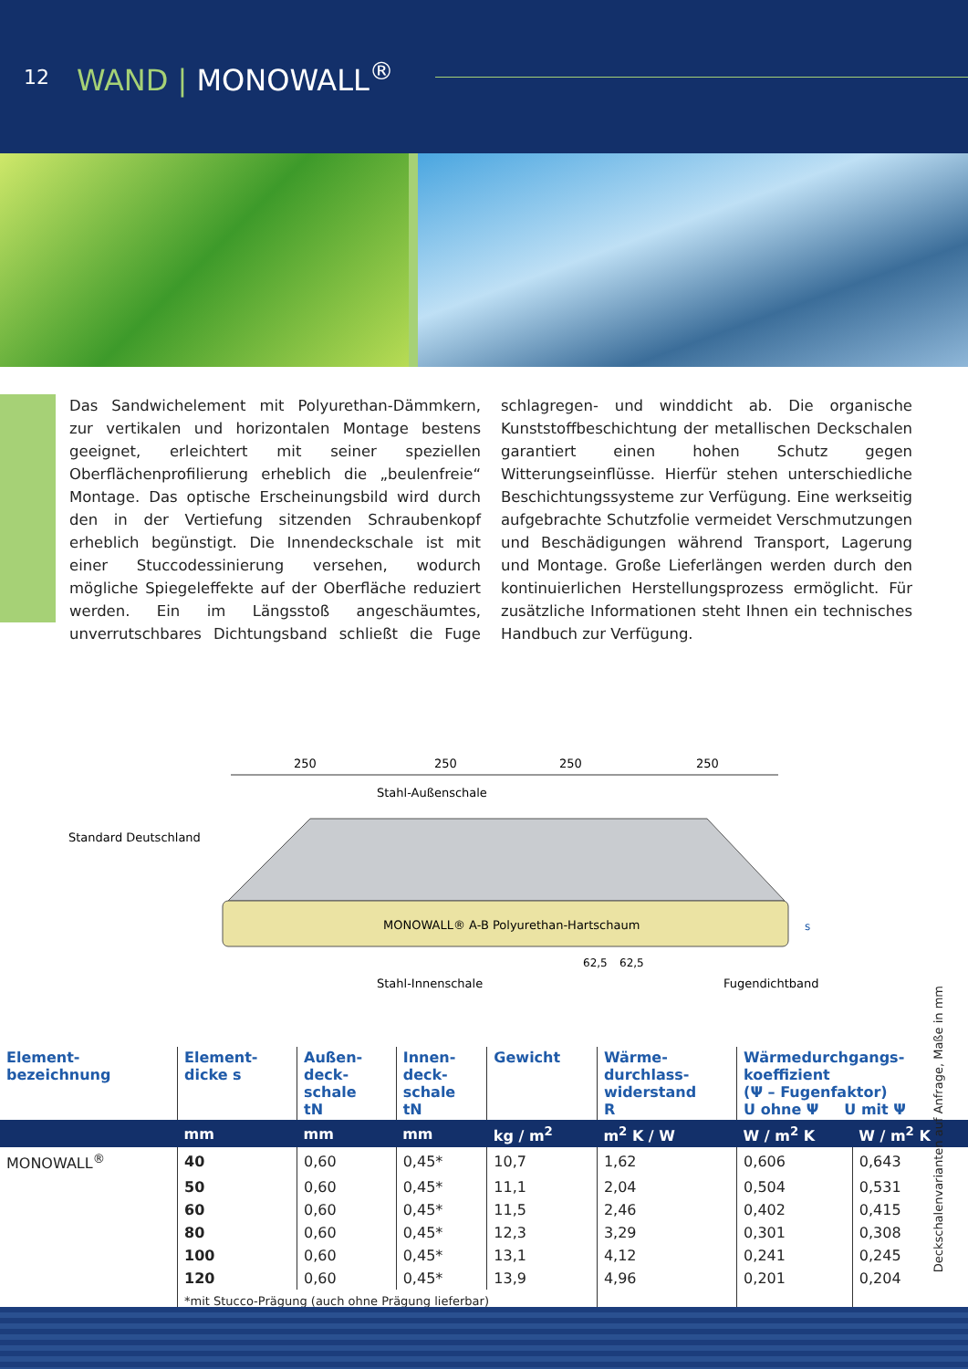12 WAND | MONOWALL<sup>®</sup>
Das Sandwichelement mit Polyurethan-Dämmkern, zur vertikalen und horizontalen Montage bestens geeignet, erleichtert mit seiner speziellen Oberflächenprofilierung erheblich die „beulenfreie“ Montage. Das optische Erscheinungsbild wird durch den in der Vertiefung sitzenden Schraubenkopf erheblich begünstigt. Die Innendeckschale ist mit einer Stuccodessinierung versehen, wodurch mögliche Spiegeleffekte auf der Oberfläche reduziert werden. Ein im Längsstoß angeschäumtes, unverrutschbares Dichtungsband schließt die Fuge schlagregen- und winddicht ab. Die organische Kunststoffbeschichtung der metallischen Deckschalen garantiert einen hohen Schutz gegen Witterungseinflüsse. Hierfür stehen unterschiedliche Beschichtungssysteme zur Verfügung. Eine werkseitig aufgebrachte Schutzfolie vermeidet Verschmutzungen und Beschädigungen während Transport, Lagerung und Montage. Große Lieferlängen werden durch den kontinuierlichen Herstellungsprozess ermöglicht. Für zusätzliche Informationen steht Ihnen ein technisches Handbuch zur Verfügung.
250
250
250
250
Stahl-Außenschale
Standard Deutschland
MONOWALL® A-B Polyurethan-Hartschaum
62,5
62,5
Stahl-Innenschale
Fugendichtband
s
Deckschalenvarianten auf Anfrage, Maße in mm
| Element- bezeichnung | Element- dicke s | Außen- deck- schale tN | Innen- deck- schale tN | Gewicht | Wärme- durchlass- widerstand R | Wärmedurchgangs- koeffizient (Ψ – Fugenfaktor) U ohne Ψ U mit Ψ | |
| --- | --- | --- | --- | --- | --- | --- | --- |
| | mm | mm | mm | kg / m<sup>2</sup> | m<sup>2</sup> K / W | W / m<sup>2</sup> K | W / m<sup>2</sup> K |
| MONOWALL<sup>®</sup> | 40 | 0,60 | 0,45* | 10,7 | 1,62 | 0,606 | 0,643 |
| | 50 | 0,60 | 0,45* | 11,1 | 2,04 | 0,504 | 0,531 |
| | 60 | 0,60 | 0,45* | 11,5 | 2,46 | 0,402 | 0,415 |
| | 80 | 0,60 | 0,45* | 12,3 | 3,29 | 0,301 | 0,308 |
| | 100 | 0,60 | 0,45* | 13,1 | 4,12 | 0,241 | 0,245 |
| | 120 | 0,60 | 0,45* | 13,9 | 4,96 | 0,201 | 0,204 |
| | *mit Stucco-Prägung (auch ohne Prägung lieferbar) | | | | | | |